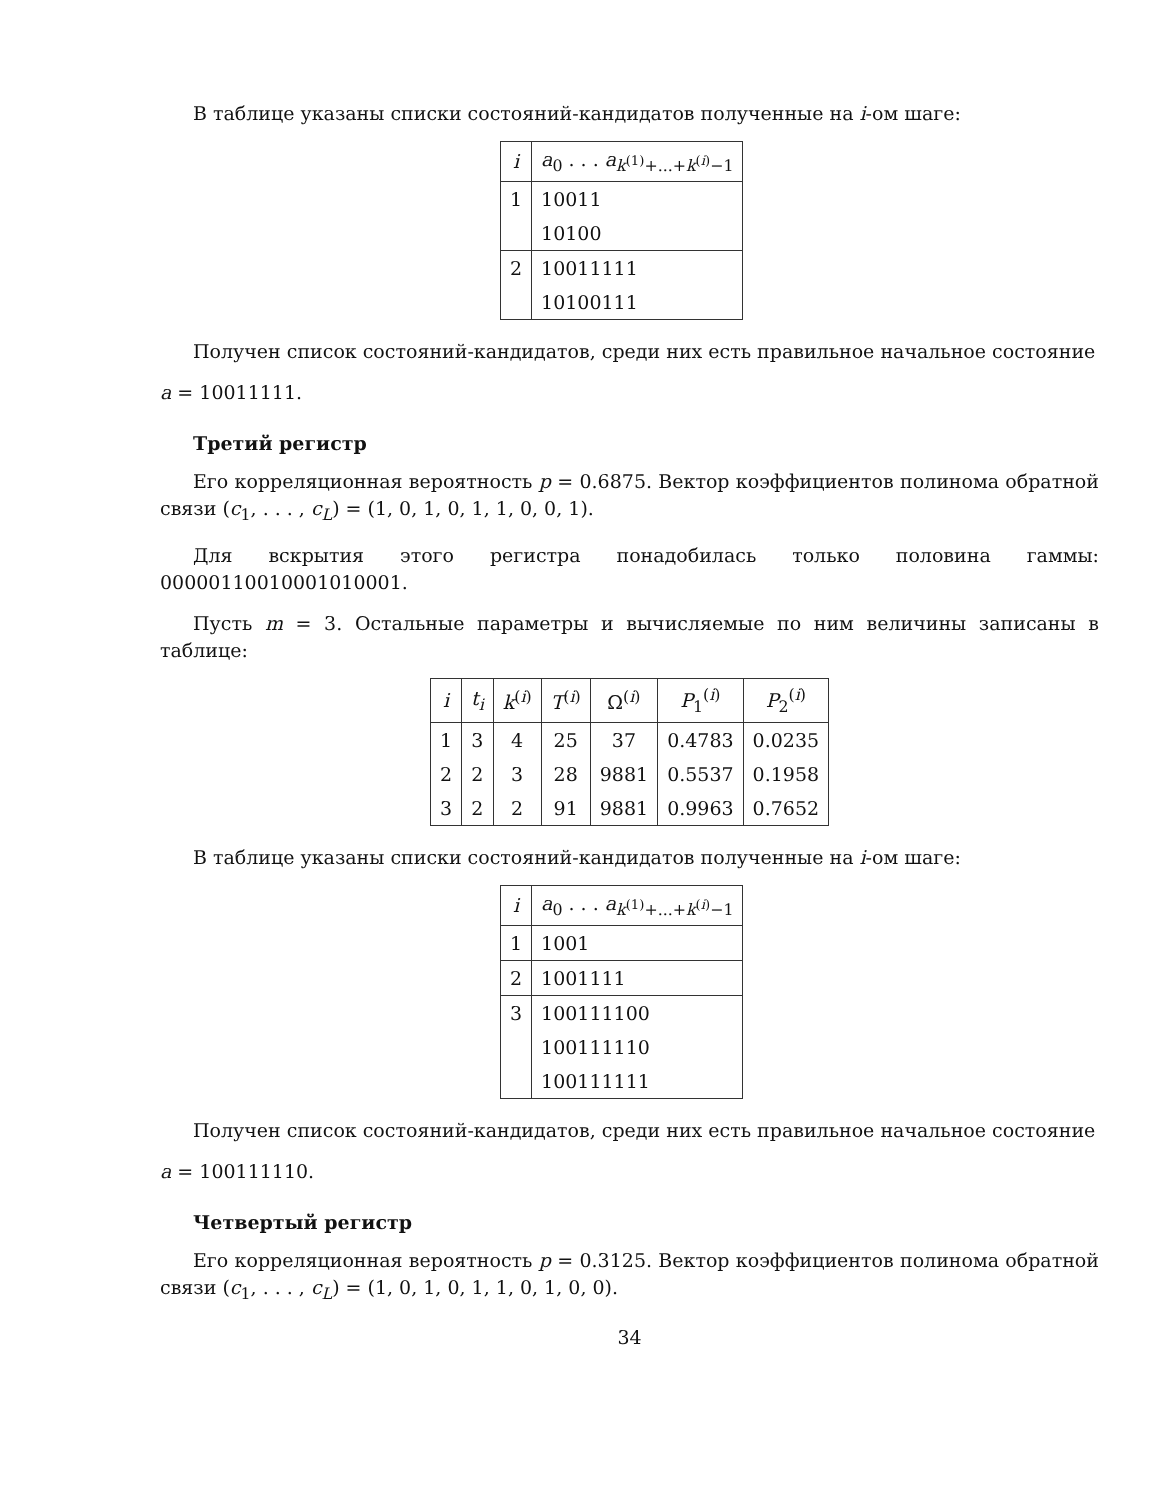В таблице указаны списки состояний-кандидатов полученные на i-ом шаге:
| i | a<sub>0</sub> . . . a<sub>k<sup>(1)</sup>+...+k<sup>(i)</sup>−1</sub> |
| --- | --- |
| 1 | 10011 |
| | 10100 |
| 2 | 10011111 |
| | 10100111 |
Получен список состояний-кандидатов, среди них есть правильное начальное состояние
a = 10011111.
Третий регистр
Его корреляционная вероятность p = 0.6875. Вектор коэффициентов полинома обратной связи (c<sub>1</sub>, . . . , c<sub>L</sub>) = (1, 0, 1, 0, 1, 1, 0, 0, 1).
Для вскрытия этого регистра понадобилась только половина гаммы: 00000110010001010001.
Пусть m = 3. Остальные параметры и вычисляемые по ним величины записаны в таблице:
| i | t<sub>i</sub> | k<sup>(i)</sup> | T<sup>(i)</sup> | Ω<sup>(i)</sup> | P<sub>1</sub><sup>(i)</sup> | P<sub>2</sub><sup>(i)</sup> |
| --- | --- | --- | --- | --- | --- | --- |
| 1 | 3 | 4 | 25 | 37 | 0.4783 | 0.0235 |
| 2 | 2 | 3 | 28 | 9881 | 0.5537 | 0.1958 |
| 3 | 2 | 2 | 91 | 9881 | 0.9963 | 0.7652 |
В таблице указаны списки состояний-кандидатов полученные на i-ом шаге:
| i | a<sub>0</sub> . . . a<sub>k<sup>(1)</sup>+...+k<sup>(i)</sup>−1</sub> |
| --- | --- |
| 1 | 1001 |
| 2 | 1001111 |
| 3 | 100111100 |
| | 100111110 |
| | 100111111 |
Получен список состояний-кандидатов, среди них есть правильное начальное состояние
a = 100111110.
Четвертый регистр
Его корреляционная вероятность p = 0.3125. Вектор коэффициентов полинома обратной связи (c<sub>1</sub>, . . . , c<sub>L</sub>) = (1, 0, 1, 0, 1, 1, 0, 1, 0, 0).
34